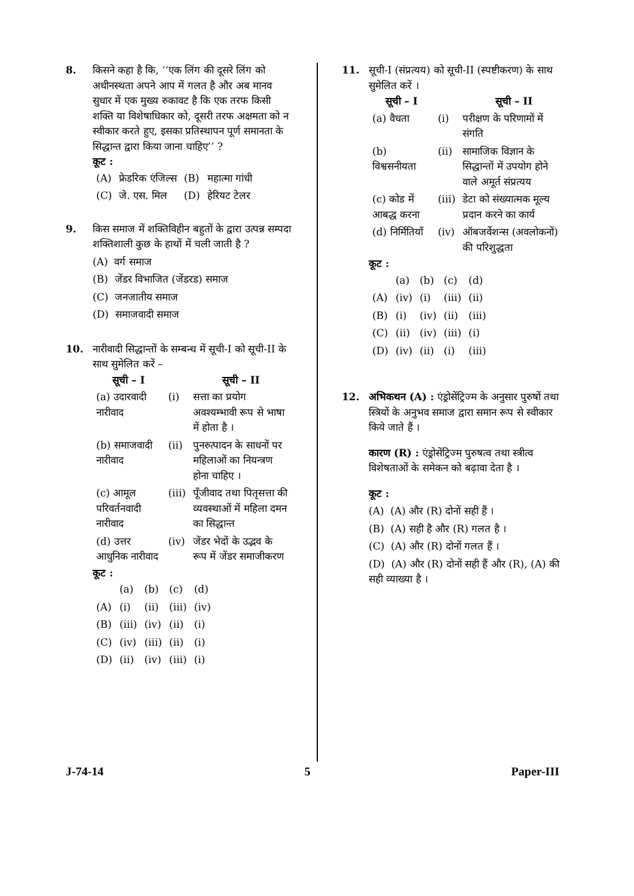8. किसने कहा है कि, ‘‘एक लिंग की दूसरे लिंग को अधीनस्थता अपने आप में गलत है और अब मानव सुधार में एक मुख्य रुकावट है कि एक तरफ किसी शक्ति या विशेषाधिकार को, दूसरी तरफ अक्षमता को न स्वीकार करते हुए, इसका प्रतिस्थापन पूर्ण समानता के सिद्धान्त द्वारा किया जाना चाहिए’’ ?
कूट :
| (A) | फ्रेडरिक एंजिल्स | (B) | महात्मा गांधी |
| (C) | जे. एस. मिल | (D) | हेरियट टेलर |
9. किस समाज में शक्तिविहीन बहुतों के द्वारा उत्पन्न सम्पदा शक्तिशाली कुछ के हाथों में चली जाती है ?
(A) वर्ग समाज
(B) जेंडर विभाजित (जेंडरड) समाज
(C) जनजातीय समाज
(D) समाजवादी समाज
10. नारीवादी सिद्धान्तों के सम्बन्ध में सूची-I को सूची-II के साथ सुमेलित करें –
| सूची – I | | सूची – II |
| --- | --- | --- |
| (a) उदारवादी नारीवाद | (i) | सत्ता का प्रयोग अवश्यम्भावी रूप से भाषा में होता है । |
| (b) समाजवादी नारीवाद | (ii) | पुनरुत्पादन के साधनों पर महिलाओं का नियन्त्रण होना चाहिए । |
| (c) आमूल परिवर्तनवादी नारीवाद | (iii) | पूँजीवाद तथा पितृसत्ता की व्यवस्थाओं में महिला दमन का सिद्धान्त |
| (d) उत्तर आधुनिक नारीवाद | (iv) | जेंडर भेदों के उद्भव के रूप में जेंडर समाजीकरण |
कूट :
| | (a) | (b) | (c) | (d) |
| (A) | (i) | (ii) | (iii) | (iv) |
| (B) | (iii) | (iv) | (ii) | (i) |
| (C) | (iv) | (iii) | (ii) | (i) |
| (D) | (ii) | (iv) | (iii) | (i) |
11. सूची-I (संप्रत्यय) को सूची-II (स्पष्टीकरण) के साथ सुमेलित करें ।
| सूची – I | | सूची – II |
| --- | --- | --- |
| (a) वैधता | (i) | परीक्षण के परिणामों में संगति |
| (b) विश्वसनीयता | (ii) | सामाजिक विज्ञान के सिद्धान्तों में उपयोग होने वाले अमूर्त संप्रत्यय |
| (c) कोड में आबद्ध करना | (iii) | डेटा को संख्यात्मक मूल्य प्रदान करने का कार्य |
| (d) निर्मितियाँ | (iv) | ऑबजर्वेशन्स (अवलोकनों) की परिशुद्धता |
कूट :
| | (a) | (b) | (c) | (d) |
| (A) | (iv) | (i) | (iii) | (ii) |
| (B) | (i) | (iv) | (ii) | (iii) |
| (C) | (ii) | (iv) | (iii) | (i) |
| (D) | (iv) | (ii) | (i) | (iii) |
12. अभिकथन (A) : एंड्रोसेंट्रिज्म के अनुसार पुरुषों तथा स्त्रियों के अनुभव समाज द्वारा समान रूप से स्वीकार किये जाते हैं ।
कारण (R) : एंड्रोसेंट्रिज्म पुरुषत्व तथा स्त्रीत्व विशेषताओं के समेकन को बढ़ावा देता है ।
कूट :
(A) (A) और (R) दोनों सही हैं ।
(B) (A) सही है और (R) गलत है ।
(C) (A) और (R) दोनों गलत हैं ।
(D) (A) और (R) दोनों सही हैं और (R), (A) की सही व्याख्या है ।
J-74-14 5 Paper-III